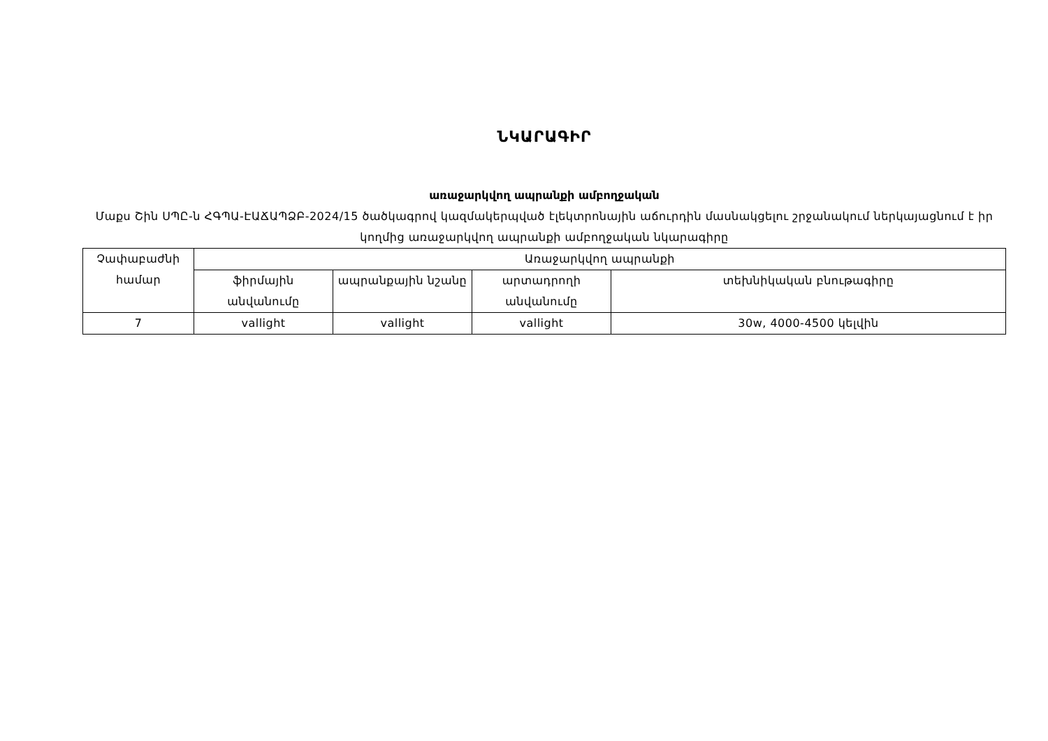ՆԿԱՐԱԳԻՐ
առաջարկվող ապրանքի ամբողջական
Մաքս Շին ՍՊԸ-ն ՀԳՊԱ-ԷԱՃԱՊՁԲ-2024/15 ծածկագրով կազմակերպված էլեկտրոնային աճուրդին մասնակցելու շրջանակում ներկայացնում է իր կողմից առաջարկվող ապրանքի ամբողջական նկարագիրը
| Չափաբաժնի համար | Առաջարկվող ապրանքի | | | |
| --- | --- | --- | --- | --- |
| | ֆիրմային անվանումը | ապրանքային նշանը | արտադրողի անվանումը | տեխնիկական բնութագիրը |
| 7 | vallight | vallight | vallight | 30w, 4000-4500 կելվին |